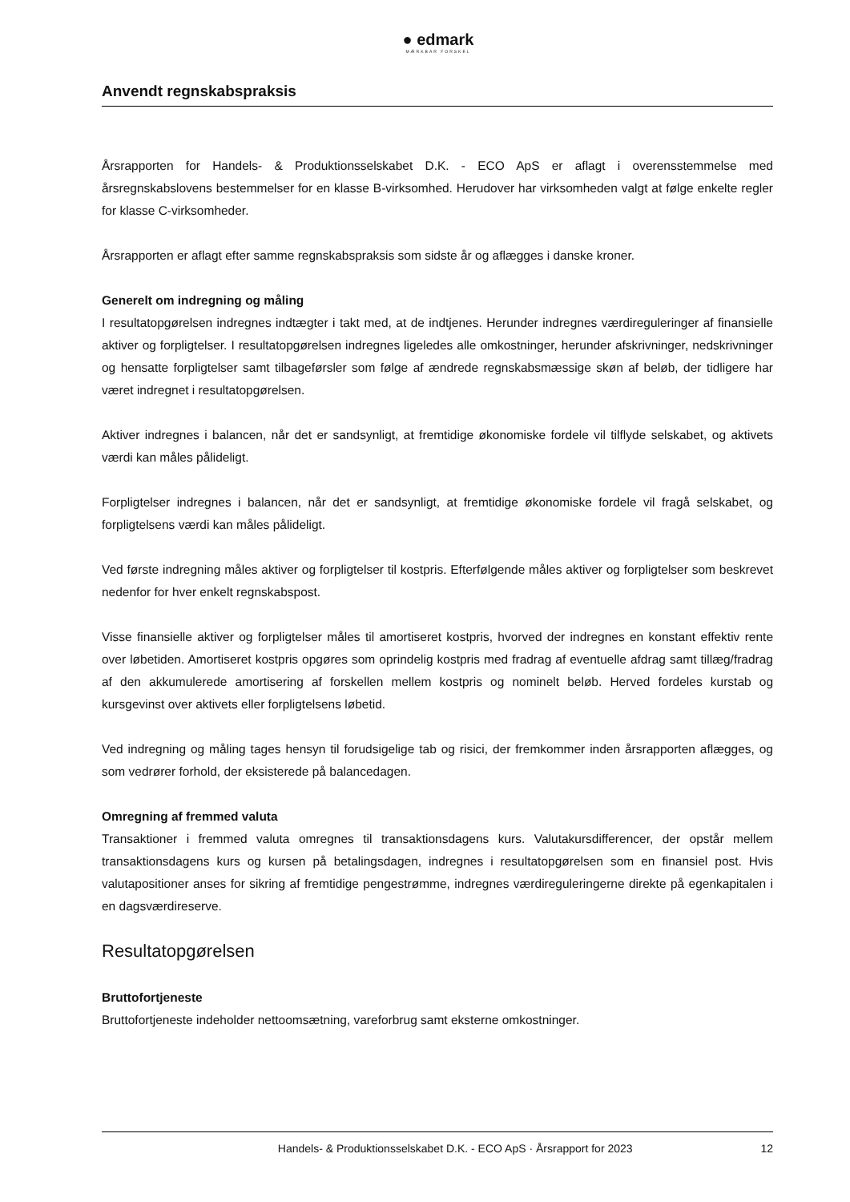● edmark
MÆRKBAR FORSKEL
Anvendt regnskabspraksis
Årsrapporten for Handels- & Produktionsselskabet D.K. - ECO ApS er aflagt i overensstemmelse med årsregnskabslovens bestemmelser for en klasse B-virksomhed. Herudover har virksomheden valgt at følge enkelte regler for klasse C-virksomheder.
Årsrapporten er aflagt efter samme regnskabspraksis som sidste år og aflægges i danske kroner.
Generelt om indregning og måling
I resultatopgørelsen indregnes indtægter i takt med, at de indtjenes. Herunder indregnes værdireguleringer af finansielle aktiver og forpligtelser. I resultatopgørelsen indregnes ligeledes alle omkostninger, herunder afskrivninger, nedskrivninger og hensatte forpligtelser samt tilbageførsler som følge af ændrede regnskabsmæssige skøn af beløb, der tidligere har været indregnet i resultatopgørelsen.
Aktiver indregnes i balancen, når det er sandsynligt, at fremtidige økonomiske fordele vil tilflyde selskabet, og aktivets værdi kan måles pålideligt.
Forpligtelser indregnes i balancen, når det er sandsynligt, at fremtidige økonomiske fordele vil fragå selskabet, og forpligtelsens værdi kan måles pålideligt.
Ved første indregning måles aktiver og forpligtelser til kostpris. Efterfølgende måles aktiver og forpligtelser som beskrevet nedenfor for hver enkelt regnskabspost.
Visse finansielle aktiver og forpligtelser måles til amortiseret kostpris, hvorved der indregnes en konstant effektiv rente over løbetiden. Amortiseret kostpris opgøres som oprindelig kostpris med fradrag af eventuelle afdrag samt tillæg/fradrag af den akkumulerede amortisering af forskellen mellem kostpris og nominelt beløb. Herved fordeles kurstab og kursgevinst over aktivets eller forpligtelsens løbetid.
Ved indregning og måling tages hensyn til forudsigelige tab og risici, der fremkommer inden årsrapporten aflægges, og som vedrører forhold, der eksisterede på balancedagen.
Omregning af fremmed valuta
Transaktioner i fremmed valuta omregnes til transaktionsdagens kurs. Valutakursdifferencer, der opstår mellem transaktionsdagens kurs og kursen på betalingsdagen, indregnes i resultatopgørelsen som en finansiel post. Hvis valutapositioner anses for sikring af fremtidige pengestrømme, indregnes værdireguleringerne direkte på egenkapitalen i en dagsværdireserve.
Resultatopgørelsen
Bruttofortjeneste
Bruttofortjeneste indeholder nettoomsætning, vareforbrug samt eksterne omkostninger.
Handels- & Produktionsselskabet D.K. - ECO ApS · Årsrapport for 2023 12